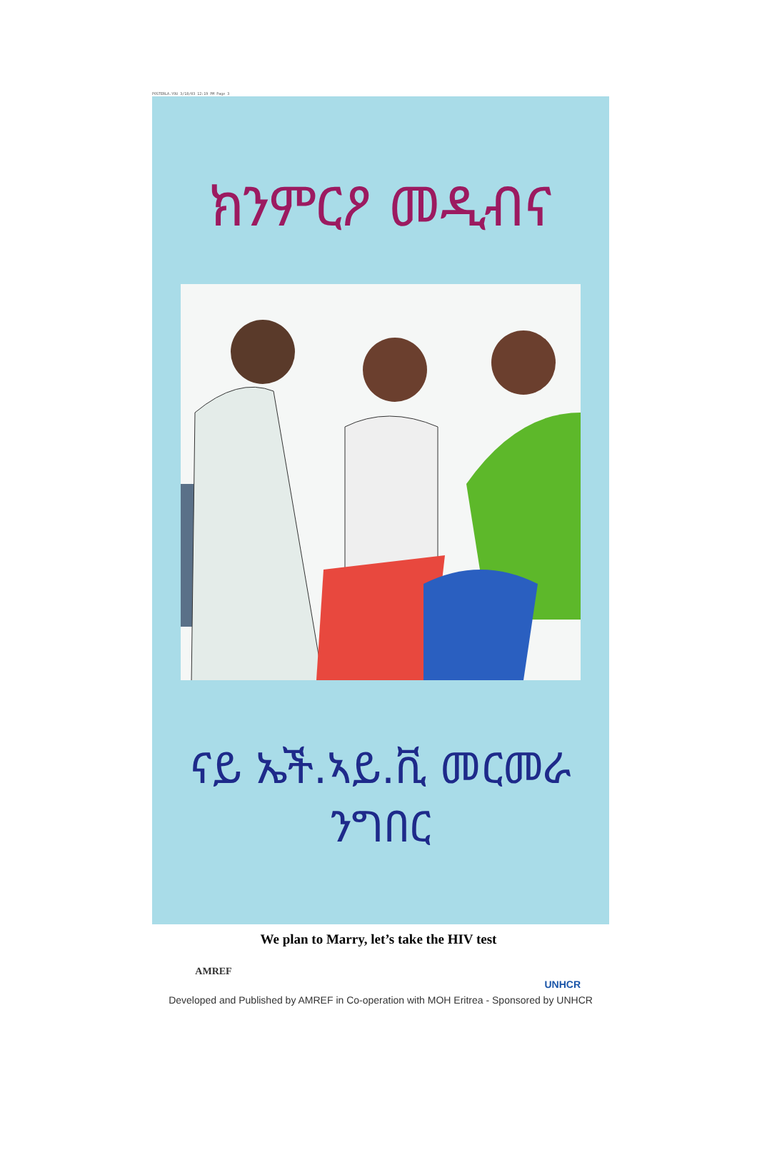POSTERLA.YOU 3/18/03 12:19 PM Page 3
ክንምርዖ መዲብና
ናይ ኤች.ኣይ.ቪ መርመራ ንግበር
AMREF
UNHCR
Developed and Published by AMREF in Co-operation with MOH Eritrea - Sponsored by UNHCR
We plan to Marry, let’s take the HIV test